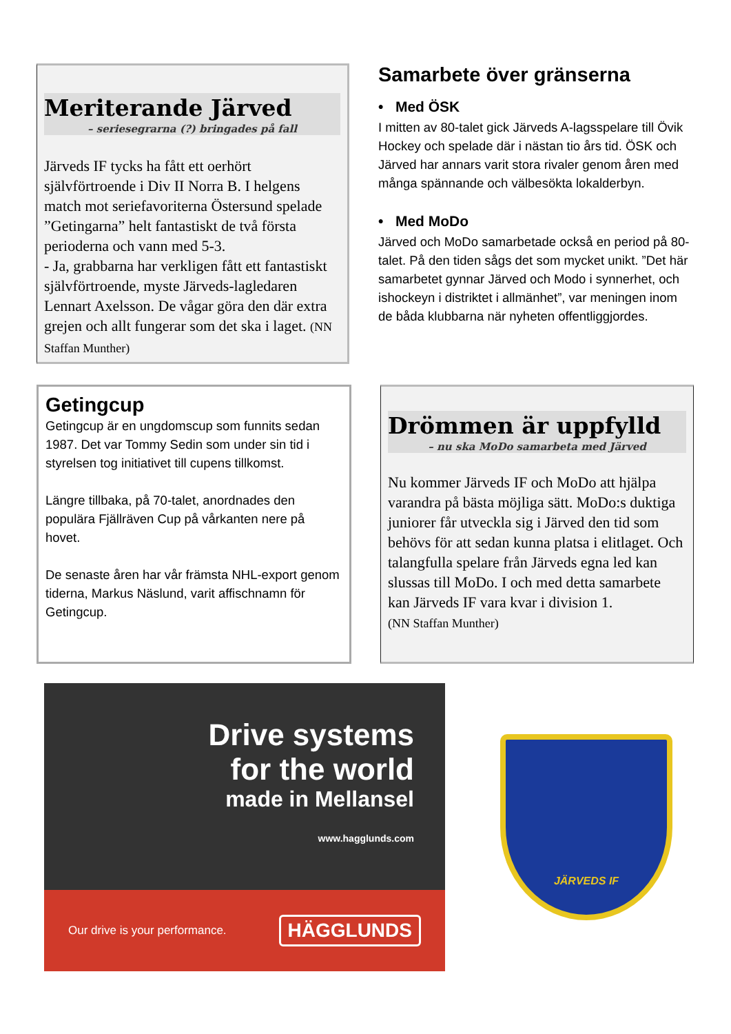Meriterande Järved
– seriesegrarna (?) bringades på fall
Järveds IF tycks ha fått ett oerhört självförtroende i Div II Norra B. I helgens match mot seriefavoriterna Östersund spelade ”Getingarna” helt fantastiskt de två första perioderna och vann med 5-3.
- Ja, grabbarna har verkligen fått ett fantastiskt självförtroende, myste Järveds-lagledaren Lennart Axelsson. De vågar göra den där extra grejen och allt fungerar som det ska i laget. (NN Staffan Munther)
Samarbete över gränserna
• Med ÖSK
I mitten av 80-talet gick Järveds A-lagsspelare till Övik Hockey och spelade där i nästan tio års tid. ÖSK och Järved har annars varit stora rivaler genom åren med många spännande och välbesökta lokalderbyn.
• Med MoDo
Järved och MoDo samarbetade också en period på 80-talet. På den tiden sågs det som mycket unikt. ”Det här samarbetet gynnar Järved och Modo i synnerhet, och ishockeyn i distriktet i allmänhet”, var meningen inom de båda klubbarna när nyheten offentliggjordes.
Getingcup
Getingcup är en ungdomscup som funnits sedan 1987. Det var Tommy Sedin som under sin tid i styrelsen tog initiativet till cupens tillkomst.
Längre tillbaka, på 70-talet, anordnades den populära Fjällräven Cup på vårkanten nere på hovet.
De senaste åren har vår främsta NHL-export genom tiderna, Markus Näslund, varit affischnamn för Getingcup.
Drömmen är uppfylld
– nu ska MoDo samarbeta med Järved
Nu kommer Järveds IF och MoDo att hjälpa varandra på bästa möjliga sätt. MoDo:s duktiga juniorer får utveckla sig i Järved den tid som behövs för att sedan kunna platsa i elitlaget. Och talangfulla spelare från Järveds egna led kan slussas till MoDo. I och med detta samarbete kan Järveds IF vara kvar i division 1.
(NN Staffan Munther)
Drive systems
for the world
made in Mellansel
www.hagglunds.com
Our drive is your performance. HÄGGLUNDS
JÄRVEDS IF